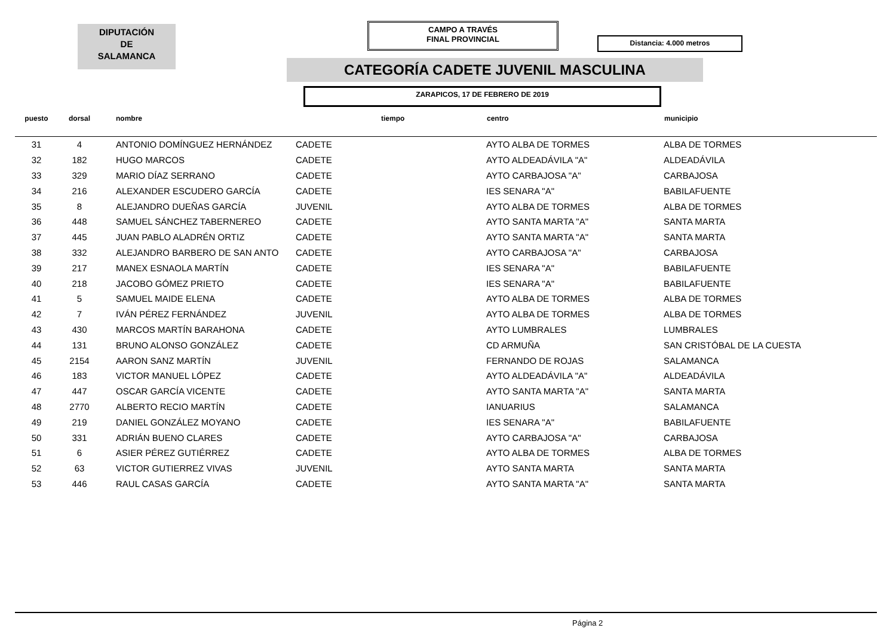DIPUTACIÓN
DE
SALAMANCA
CAMPO A TRAVÉS
FINAL PROVINCIAL
Distancia: 4.000 metros
CATEGORÍA CADETE JUVENIL MASCULINA
ZARAPICOS, 17 DE FEBRERO DE 2019
| puesto | dorsal | nombre | | tiempo | centro | municipio |
| --- | --- | --- | --- | --- | --- | --- |
| 31 | 4 | ANTONIO DOMÍNGUEZ HERNÁNDEZ | CADETE | | AYTO ALBA DE TORMES | ALBA DE TORMES |
| 32 | 182 | HUGO MARCOS | CADETE | | AYTO ALDEADÁVILA "A" | ALDEADÁVILA |
| 33 | 329 | MARIO DÍAZ SERRANO | CADETE | | AYTO CARBAJOSA "A" | CARBAJOSA |
| 34 | 216 | ALEXANDER ESCUDERO GARCÍA | CADETE | | IES SENARA "A" | BABILAFUENTE |
| 35 | 8 | ALEJANDRO DUEÑAS GARCÍA | JUVENIL | | AYTO ALBA DE TORMES | ALBA DE TORMES |
| 36 | 448 | SAMUEL SÁNCHEZ TABERNEREO | CADETE | | AYTO SANTA MARTA "A" | SANTA MARTA |
| 37 | 445 | JUAN PABLO ALADRÉN ORTIZ | CADETE | | AYTO SANTA MARTA "A" | SANTA MARTA |
| 38 | 332 | ALEJANDRO BARBERO DE SAN ANTO | CADETE | | AYTO CARBAJOSA "A" | CARBAJOSA |
| 39 | 217 | MANEX ESNAOLA MARTÍN | CADETE | | IES SENARA "A" | BABILAFUENTE |
| 40 | 218 | JACOBO GÓMEZ PRIETO | CADETE | | IES SENARA "A" | BABILAFUENTE |
| 41 | 5 | SAMUEL MAIDE ELENA | CADETE | | AYTO ALBA DE TORMES | ALBA DE TORMES |
| 42 | 7 | IVÁN PÉREZ FERNÁNDEZ | JUVENIL | | AYTO ALBA DE TORMES | ALBA DE TORMES |
| 43 | 430 | MARCOS MARTÍN BARAHONA | CADETE | | AYTO LUMBRALES | LUMBRALES |
| 44 | 131 | BRUNO ALONSO GONZÁLEZ | CADETE | | CD ARMUÑA | SAN CRISTÓBAL DE LA CUESTA |
| 45 | 2154 | AARON SANZ MARTÍN | JUVENIL | | FERNANDO DE ROJAS | SALAMANCA |
| 46 | 183 | VICTOR MANUEL LÓPEZ | CADETE | | AYTO ALDEADÁVILA "A" | ALDEADÁVILA |
| 47 | 447 | OSCAR GARCÍA VICENTE | CADETE | | AYTO SANTA MARTA "A" | SANTA MARTA |
| 48 | 2770 | ALBERTO RECIO MARTÍN | CADETE | | IANUARIUS | SALAMANCA |
| 49 | 219 | DANIEL GONZÁLEZ MOYANO | CADETE | | IES SENARA "A" | BABILAFUENTE |
| 50 | 331 | ADRIÁN BUENO CLARES | CADETE | | AYTO CARBAJOSA "A" | CARBAJOSA |
| 51 | 6 | ASIER PÉREZ GUTIÉRREZ | CADETE | | AYTO ALBA DE TORMES | ALBA DE TORMES |
| 52 | 63 | VICTOR GUTIERREZ VIVAS | JUVENIL | | AYTO SANTA MARTA | SANTA MARTA |
| 53 | 446 | RAUL CASAS GARCÍA | CADETE | | AYTO SANTA MARTA "A" | SANTA MARTA |
Página 2